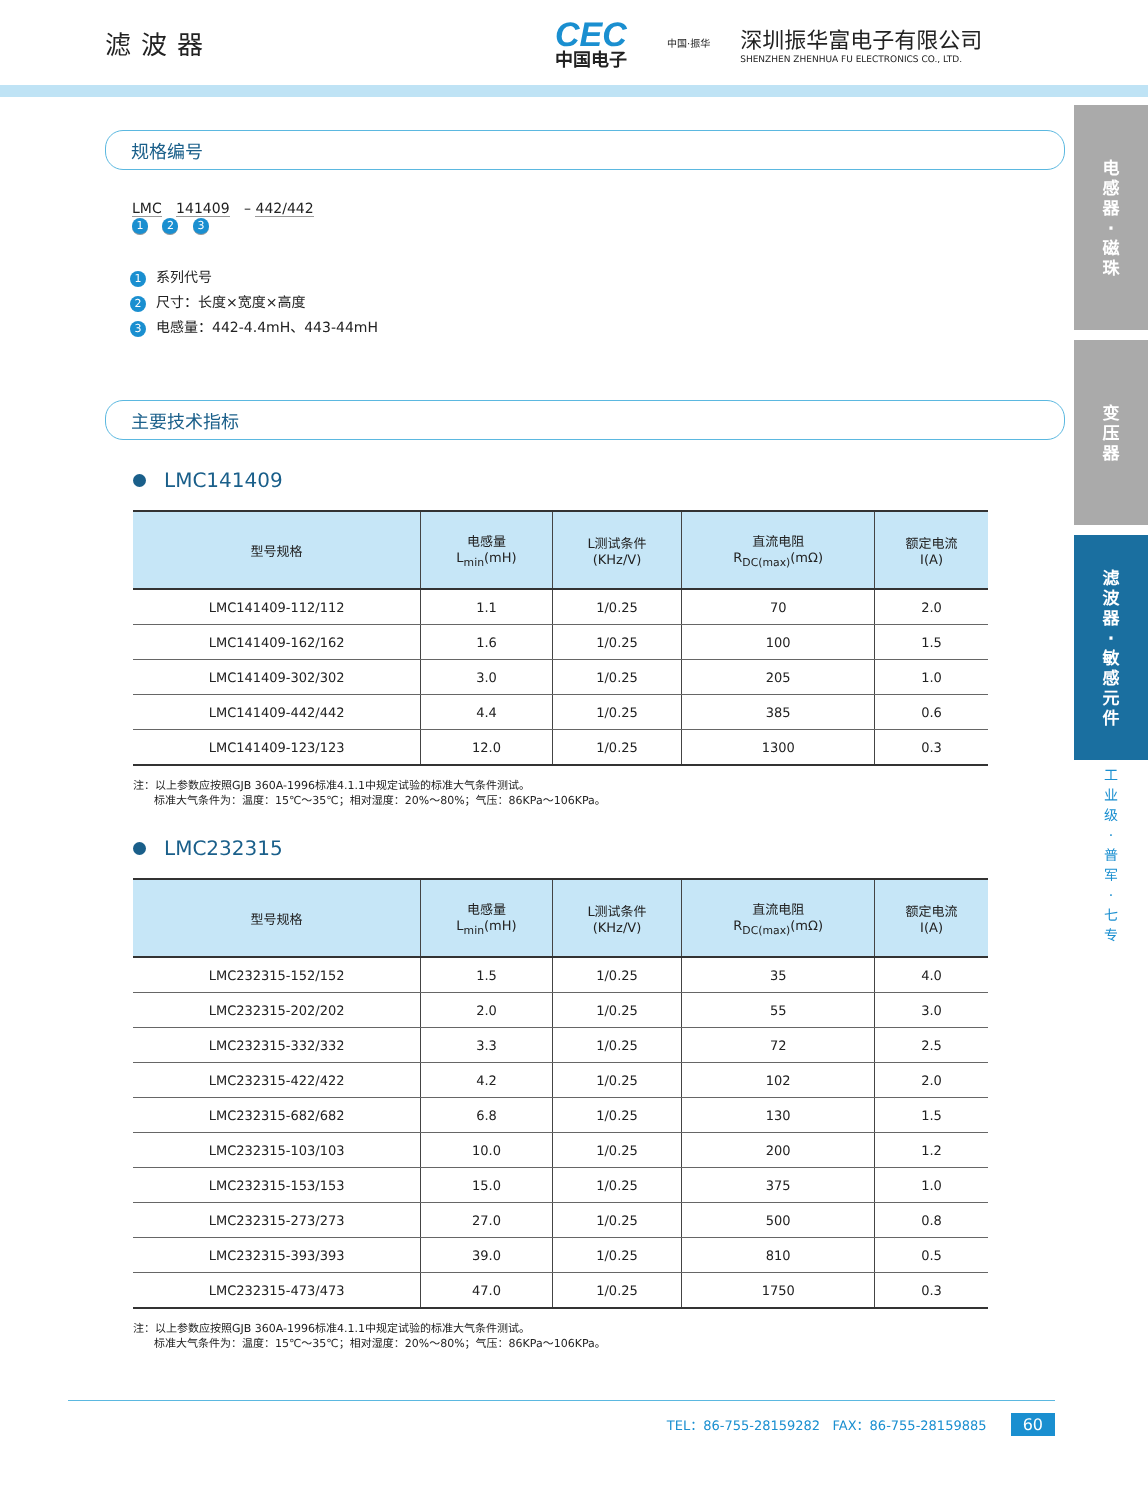滤波器
CEC
中国电子
中国·振华
深圳振华富电子有限公司
SHENZHEN ZHENHUA FU ELECTRONICS CO., LTD.
电
感
器
·
磁
珠
变
压
器
滤
波
器
·
敏
感
元
件
工
业
级
·
普
军
·
七
专
规格编号
LMC 141409 – 442/442
1 2 3
1 系列代号
2 尺寸：长度×宽度×高度
3 电感量：442-4.4mH、443-44mH
主要技术指标
LMC141409
| 型号规格 | 电感量 L<sub>min</sub>(mH) | L测试条件 (KHz/V) | 直流电阻 R<sub>DC(max)</sub>(mΩ) | 额定电流 I(A) |
| --- | --- | --- | --- | --- |
| LMC141409-112/112 | 1.1 | 1/0.25 | 70 | 2.0 |
| LMC141409-162/162 | 1.6 | 1/0.25 | 100 | 1.5 |
| LMC141409-302/302 | 3.0 | 1/0.25 | 205 | 1.0 |
| LMC141409-442/442 | 4.4 | 1/0.25 | 385 | 0.6 |
| LMC141409-123/123 | 12.0 | 1/0.25 | 1300 | 0.3 |
注：以上参数应按照GJB 360A-1996标准4.1.1中规定试验的标准大气条件测试。
标准大气条件为：温度：15℃～35℃；相对湿度：20%～80%；气压：86KPa～106KPa。
LMC232315
| 型号规格 | 电感量 L<sub>min</sub>(mH) | L测试条件 (KHz/V) | 直流电阻 R<sub>DC(max)</sub>(mΩ) | 额定电流 I(A) |
| --- | --- | --- | --- | --- |
| LMC232315-152/152 | 1.5 | 1/0.25 | 35 | 4.0 |
| LMC232315-202/202 | 2.0 | 1/0.25 | 55 | 3.0 |
| LMC232315-332/332 | 3.3 | 1/0.25 | 72 | 2.5 |
| LMC232315-422/422 | 4.2 | 1/0.25 | 102 | 2.0 |
| LMC232315-682/682 | 6.8 | 1/0.25 | 130 | 1.5 |
| LMC232315-103/103 | 10.0 | 1/0.25 | 200 | 1.2 |
| LMC232315-153/153 | 15.0 | 1/0.25 | 375 | 1.0 |
| LMC232315-273/273 | 27.0 | 1/0.25 | 500 | 0.8 |
| LMC232315-393/393 | 39.0 | 1/0.25 | 810 | 0.5 |
| LMC232315-473/473 | 47.0 | 1/0.25 | 1750 | 0.3 |
注：以上参数应按照GJB 360A-1996标准4.1.1中规定试验的标准大气条件测试。
标准大气条件为：温度：15℃～35℃；相对湿度：20%～80%；气压：86KPa～106KPa。
TEL：86-755-28159282 FAX：86-755-28159885 60